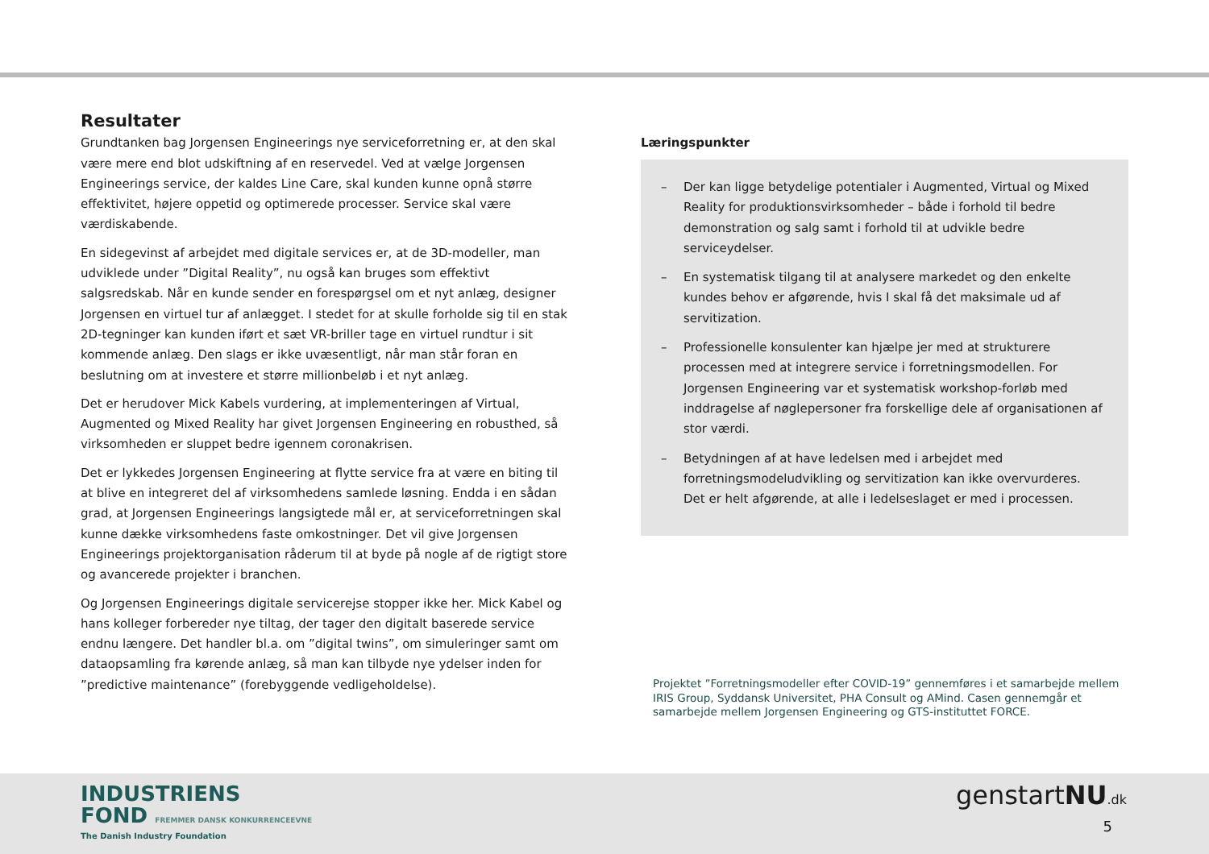Resultater
Grundtanken bag Jorgensen Engineerings nye serviceforretning er, at den skal være mere end blot udskiftning af en reservedel. Ved at vælge Jorgensen Engineerings service, der kaldes Line Care, skal kunden kunne opnå større effektivitet, højere oppetid og optimerede processer. Service skal være værdiskabende.
En sidegevinst af arbejdet med digitale services er, at de 3D-modeller, man udviklede under ”Digital Reality”, nu også kan bruges som effektivt salgsredskab. Når en kunde sender en forespørgsel om et nyt anlæg, designer Jorgensen en virtuel tur af anlægget. I stedet for at skulle forholde sig til en stak 2D-tegninger kan kunden iført et sæt VR-briller tage en virtuel rundtur i sit kommende anlæg. Den slags er ikke uvæsentligt, når man står foran en beslutning om at investere et større millionbeløb i et nyt anlæg.
Det er herudover Mick Kabels vurdering, at implementeringen af Virtual, Augmented og Mixed Reality har givet Jorgensen Engineering en robusthed, så virksomheden er sluppet bedre igennem coronakrisen.
Det er lykkedes Jorgensen Engineering at flytte service fra at være en biting til at blive en integreret del af virksomhedens samlede løsning. Endda i en sådan grad, at Jorgensen Engineerings langsigtede mål er, at serviceforretningen skal kunne dække virksomhedens faste omkostninger. Det vil give Jorgensen Engineerings projektorganisation råderum til at byde på nogle af de rigtigt store og avancerede projekter i branchen.
Og Jorgensen Engineerings digitale servicerejse stopper ikke her. Mick Kabel og hans kolleger forbereder nye tiltag, der tager den digitalt baserede service endnu længere. Det handler bl.a. om ”digital twins”, om simuleringer samt om dataopsamling fra kørende anlæg, så man kan tilbyde nye ydelser inden for ”predictive maintenance” (forebyggende vedligeholdelse).
Læringspunkter
– Der kan ligge betydelige potentialer i Augmented, Virtual og Mixed Reality for produktionsvirksomheder – både i forhold til bedre demonstration og salg samt i forhold til at udvikle bedre serviceydelser.
– En systematisk tilgang til at analysere markedet og den enkelte kundes behov er afgørende, hvis I skal få det maksimale ud af servitization.
– Professionelle konsulenter kan hjælpe jer med at strukturere processen med at integrere service i forretningsmodellen. For Jorgensen Engineering var et systematisk workshop-forløb med inddragelse af nøglepersoner fra forskellige dele af organisationen af stor værdi.
– Betydningen af at have ledelsen med i arbejdet med forretningsmodeludvikling og servitization kan ikke overvurderes. Det er helt afgørende, at alle i ledelseslaget er med i processen.
Projektet ”Forretningsmodeller efter COVID-19” gennemføres i et samarbejde mellem IRIS Group, Syddansk Universitet, PHA Consult og AMind. Casen gennemgår et samarbejde mellem Jorgensen Engineering og GTS-instituttet FORCE.
INDUSTRIENS
FOND FREMMER DANSK KONKURRENCEEVNE
The Danish Industry Foundation
genstartNU.dk
5